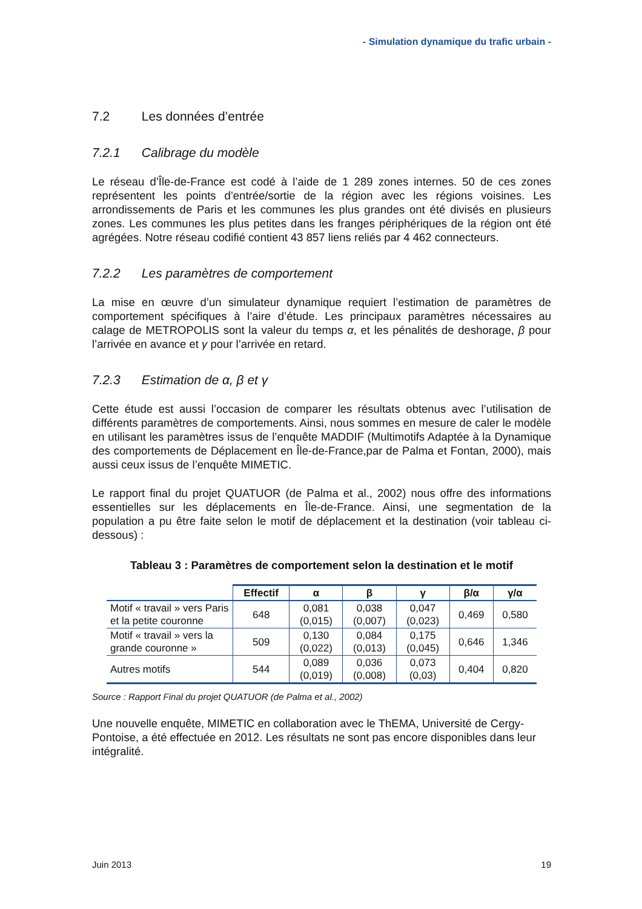- Simulation dynamique du trafic urbain -
7.2 Les données d’entrée
7.2.1 Calibrage du modèle
Le réseau d’Île-de-France est codé à l’aide de 1 289 zones internes. 50 de ces zones représentent les points d’entrée/sortie de la région avec les régions voisines. Les arrondissements de Paris et les communes les plus grandes ont été divisés en plusieurs zones. Les communes les plus petites dans les franges périphériques de la région ont été agrégées. Notre réseau codifié contient 43 857 liens reliés par 4 462 connecteurs.
7.2.2 Les paramètres de comportement
La mise en œuvre d’un simulateur dynamique requiert l’estimation de paramètres de comportement spécifiques à l’aire d’étude. Les principaux paramètres nécessaires au calage de METROPOLIS sont la valeur du temps α, et les pénalités de deshorage, β pour l’arrivée en avance et γ pour l’arrivée en retard.
7.2.3 Estimation de α, β et γ
Cette étude est aussi l’occasion de comparer les résultats obtenus avec l’utilisation de différents paramètres de comportements. Ainsi, nous sommes en mesure de caler le modèle en utilisant les paramètres issus de l’enquête MADDIF (Multimotifs Adaptée à la Dynamique des comportements de Déplacement en Île-de-France,par de Palma et Fontan, 2000), mais aussi ceux issus de l’enquête MIMETIC.
Le rapport final du projet QUATUOR (de Palma et al., 2002) nous offre des informations essentielles sur les déplacements en Île-de-France. Ainsi, une segmentation de la population a pu être faite selon le motif de déplacement et la destination (voir tableau ci-dessous) :
Tableau 3 : Paramètres de comportement selon la destination et le motif
| | Effectif | α | β | γ | β/α | γ/α |
| --- | --- | --- | --- | --- | --- | --- |
| Motif « travail » vers Paris et la petite couronne | 648 | 0,081 (0,015) | 0,038 (0,007) | 0,047 (0,023) | 0,469 | 0,580 |
| Motif « travail » vers la grande couronne » | 509 | 0,130 (0,022) | 0,084 (0,013) | 0,175 (0,045) | 0,646 | 1,346 |
| Autres motifs | 544 | 0,089 (0,019) | 0,036 (0,008) | 0,073 (0,03) | 0,404 | 0,820 |
Source : Rapport Final du projet QUATUOR (de Palma et al., 2002)
Une nouvelle enquête, MIMETIC en collaboration avec le ThEMA, Université de Cergy-Pontoise, a été effectuée en 2012. Les résultats ne sont pas encore disponibles dans leur intégralité.
Juin 2013 19